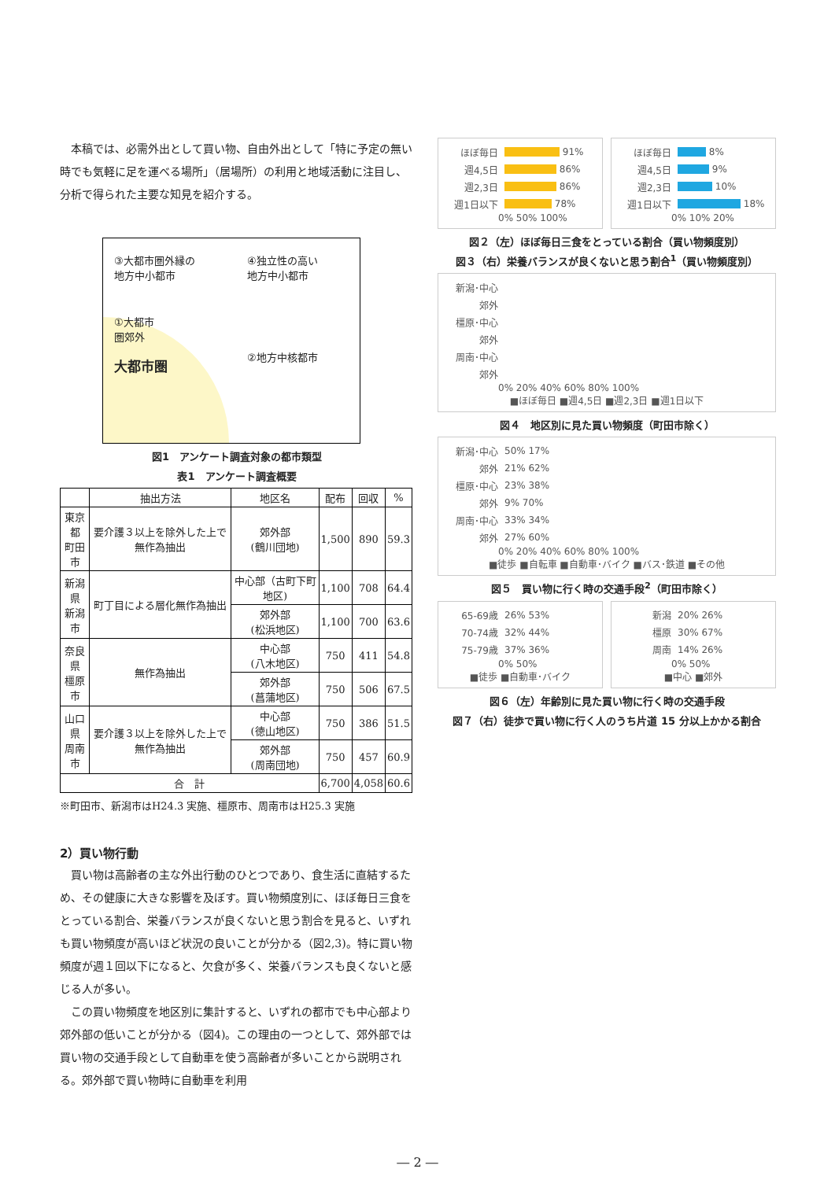本稿では、必需外出として買い物、自由外出として「特に予定の無い時でも気軽に足を運べる場所」（居場所）の利用と地域活動に注目し、分析で得られた主要な知見を紹介する。
③大都市圏外縁の
地方中小都市
④独立性の高い
地方中小都市
①大都市
圏郊外
大都市圏
②地方中核都市
図1　アンケート調査対象の都市類型
表1　アンケート調査概要
| | 抽出方法 | 地区名 | 配布 | 回収 | % |
| --- | --- | --- | --- | --- | --- |
| 東京都 町田市 | 要介護３以上を除外した上で無作為抽出 | 郊外部 (鶴川団地) | 1,500 | 890 | 59.3 |
| 新潟県 新潟市 | 町丁目による層化無作為抽出 | 中心部（古町下町地区) | 1,100 | 708 | 64.4 |
| | | 郊外部 (松浜地区) | 1,100 | 700 | 63.6 |
| 奈良県 橿原市 | 無作為抽出 | 中心部 (八木地区) | 750 | 411 | 54.8 |
| | | 郊外部 (菖蒲地区) | 750 | 506 | 67.5 |
| 山口県 周南市 | 要介護３以上を除外した上で無作為抽出 | 中心部 (徳山地区) | 750 | 386 | 51.5 |
| | | 郊外部 (周南団地) | 750 | 457 | 60.9 |
| 合 計 | | | 6,700 | 4,058 | 60.6 |
※町田市、新潟市はH24.3 実施、橿原市、周南市はH25.3 実施
2）買い物行動
買い物は高齢者の主な外出行動のひとつであり、食生活に直結するため、その健康に大きな影響を及ぼす。買い物頻度別に、ほぼ毎日三食をとっている割合、栄養バランスが良くないと思う割合を見ると、いずれも買い物頻度が高いほど状況の良いことが分かる（図2,3)。特に買い物頻度が週１回以下になると、欠食が多く、栄養バランスも良くないと感じる人が多い。
この買い物頻度を地区別に集計すると、いずれの都市でも中心部より郊外部の低いことが分かる（図4)。この理由の一つとして、郊外部では買い物の交通手段として自動車を使う高齢者が多いことから説明される。郊外部で買い物時に自動車を利用
ほぼ毎日 91%
週4,5日 86%
週2,3日 86%
週1日以下 78%
0% 50% 100%
ほぼ毎日 8%
週4,5日 9%
週2,3日 10%
週1日以下 18%
0% 10% 20%
図２（左）ほぼ毎日三食をとっている割合（買い物頻度別）
図３（右）栄養バランスが良くないと思う割合<sup>1</sup>（買い物頻度別）
新潟･中心
郊外
橿原･中心
郊外
周南･中心
郊外
0% 20% 40% 60% 80% 100%
■ほぼ毎日 ■週4,5日 ■週2,3日 ■週1日以下
図４　地区別に見た買い物頻度（町田市除く）
新潟･中心 50% 17%
郊外 21% 62%
橿原･中心 23% 38%
郊外 9% 70%
周南･中心 33% 34%
郊外 27% 60%
0% 20% 40% 60% 80% 100%
■徒歩 ■自転車 ■自動車･バイク ■バス･鉄道 ■その他
図５　買い物に行く時の交通手段<sup>2</sup>（町田市除く）
65-69歳 26% 53%
70-74歳 32% 44%
75-79歳 37% 36%
0% 50%
■徒歩 ■自動車･バイク
新潟 20% 26%
橿原 30% 67%
周南 14% 26%
0% 50%
■中心 ■郊外
図６（左）年齢別に見た買い物に行く時の交通手段
図７（右）徒歩で買い物に行く人のうち片道 15 分以上かかる割合
― 2 ―